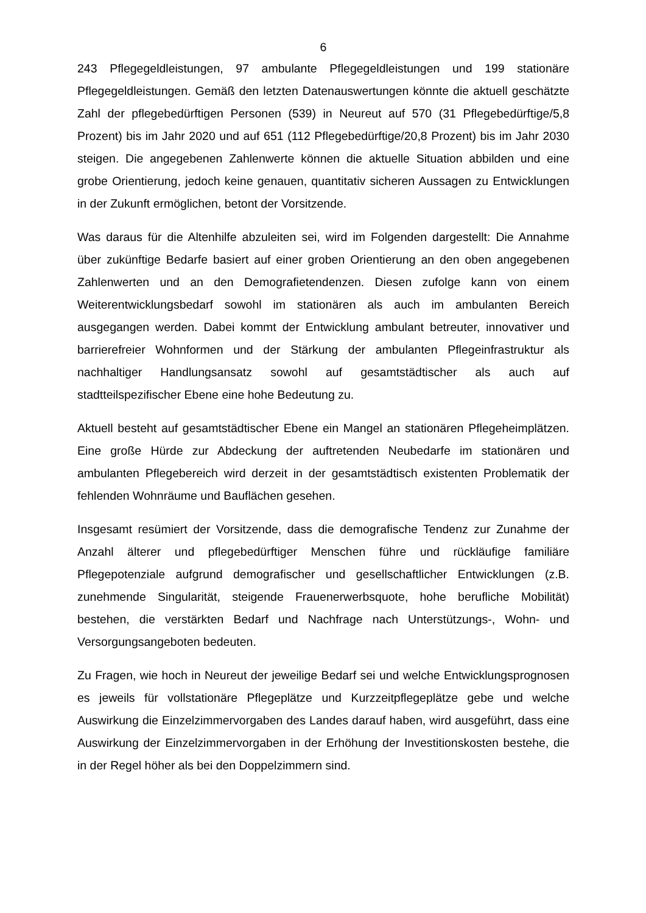6
243 Pflegegeldleistungen, 97 ambulante Pflegegeldleistungen und 199 stationäre Pflegegeldleistungen. Gemäß den letzten Datenauswertungen könnte die aktuell geschätzte Zahl der pflegebedürftigen Personen (539) in Neureut auf 570 (31 Pflegebedürftige/5,8 Prozent) bis im Jahr 2020 und auf 651 (112 Pflegebedürftige/20,8 Prozent) bis im Jahr 2030 steigen. Die angegebenen Zahlenwerte können die aktuelle Situation abbilden und eine grobe Orientierung, jedoch keine genauen, quantitativ sicheren Aussagen zu Entwicklungen in der Zukunft ermöglichen, betont der Vorsitzende.
Was daraus für die Altenhilfe abzuleiten sei, wird im Folgenden dargestellt: Die Annahme über zukünftige Bedarfe basiert auf einer groben Orientierung an den oben angegebenen Zahlenwerten und an den Demografietendenzen. Diesen zufolge kann von einem Weiterentwicklungsbedarf sowohl im stationären als auch im ambulanten Bereich ausgegangen werden. Dabei kommt der Entwicklung ambulant betreuter, innovativer und barrierefreier Wohnformen und der Stärkung der ambulanten Pflegeinfrastruktur als nachhaltiger Handlungsansatz sowohl auf gesamtstädtischer als auch auf stadtteilspezifischer Ebene eine hohe Bedeutung zu.
Aktuell besteht auf gesamtstädtischer Ebene ein Mangel an stationären Pflegeheimplätzen. Eine große Hürde zur Abdeckung der auftretenden Neubedarfe im stationären und ambulanten Pflegebereich wird derzeit in der gesamtstädtisch existenten Problematik der fehlenden Wohnräume und Bauflächen gesehen.
Insgesamt resümiert der Vorsitzende, dass die demografische Tendenz zur Zunahme der Anzahl älterer und pflegebedürftiger Menschen führe und rückläufige familiäre Pflegepotenziale aufgrund demografischer und gesellschaftlicher Entwicklungen (z.B. zunehmende Singularität, steigende Frauenerwerbsquote, hohe berufliche Mobilität) bestehen, die verstärkten Bedarf und Nachfrage nach Unterstützungs-, Wohn- und Versorgungsangeboten bedeuten.
Zu Fragen, wie hoch in Neureut der jeweilige Bedarf sei und welche Entwicklungsprognosen es jeweils für vollstationäre Pflegeplätze und Kurzzeitpflegeplätze gebe und welche Auswirkung die Einzelzimmervorgaben des Landes darauf haben, wird ausgeführt, dass eine Auswirkung der Einzelzimmervorgaben in der Erhöhung der Investitionskosten bestehe, die in der Regel höher als bei den Doppelzimmern sind.